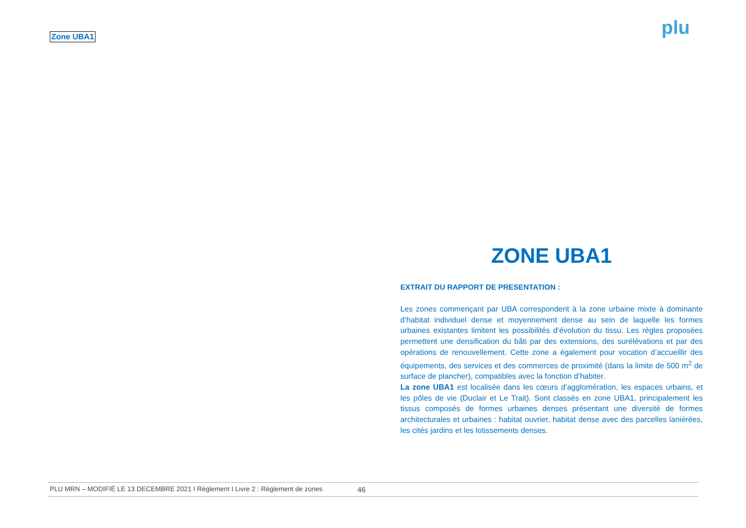Zone UBA1 plu
ZONE UBA1
EXTRAIT DU RAPPORT DE PRESENTATION :
Les zones commençant par UBA correspondent à la zone urbaine mixte à dominante d’habitat individuel dense et moyennement dense au sein de laquelle les formes urbaines existantes limitent les possibilités d’évolution du tissu. Les règles proposées permettent une densification du bâti par des extensions, des surélévations et par des opérations de renouvellement. Cette zone a également pour vocation d’accueillir des équipements, des services et des commerces de proximité (dans la limite de 500 m<sup>2</sup> de surface de plancher), compatibles avec la fonction d’habiter.
La zone UBA1 est localisée dans les cœurs d’agglomération, les espaces urbains, et les pôles de vie (Duclair et Le Trait). Sont classés en zone UBA1, principalement les tissus composés de formes urbaines denses présentant une diversité de formes architecturales et urbaines : habitat ouvrier, habitat dense avec des parcelles laniérées, les cités jardins et les lotissements denses.
PLU MRN – MODIFIÉ LE 13 DECEMBRE 2021 I Règlement I Livre 2 : Règlement de zones 46